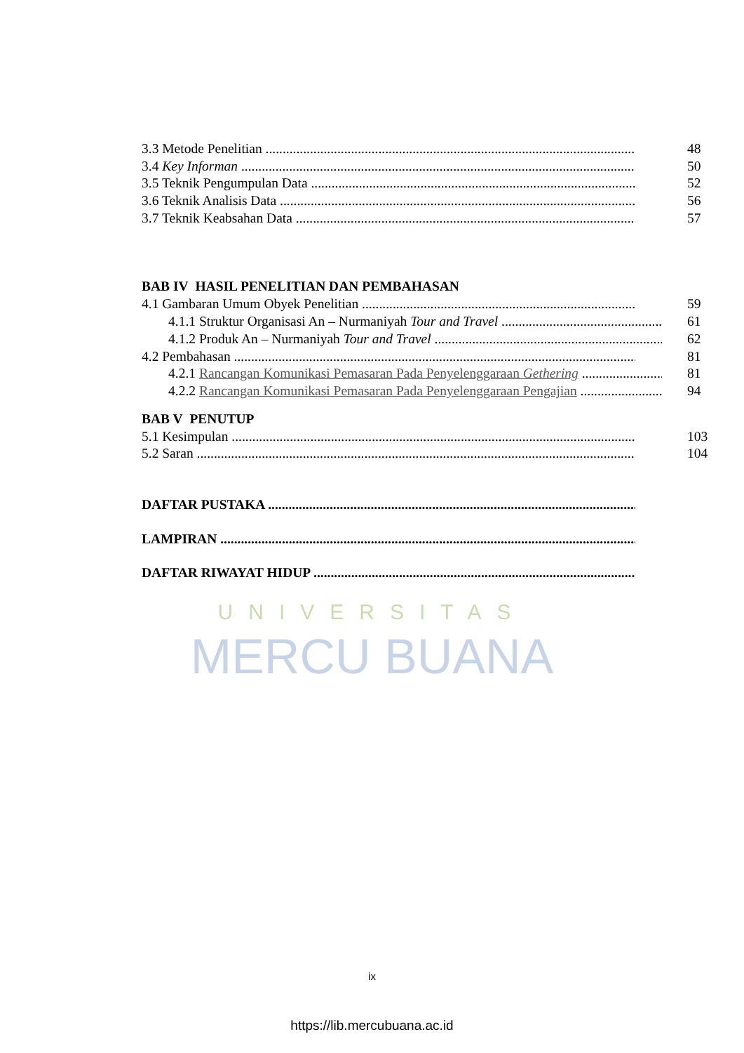UNIVERSITAS
MERCU BUANA
3.3 Metode Penelitian 48
3.4 Key Informan 50
3.5 Teknik Pengumpulan Data 52
3.6 Teknik Analisis Data 56
3.7 Teknik Keabsahan Data 57
BAB IV HASIL PENELITIAN DAN PEMBAHASAN
4.1 Gambaran Umum Obyek Penelitian 59
4.1.1 Struktur Organisasi An – Nurmaniyah Tour and Travel 61
4.1.2 Produk An – Nurmaniyah Tour and Travel 62
4.2 Pembahasan 81
4.2.1 Rancangan Komunikasi Pemasaran Pada Penyelenggaraan Gethering 81
4.2.2 Rancangan Komunikasi Pemasaran Pada Penyelenggaraan Pengajian 94
BAB V PENUTUP
5.1 Kesimpulan 103
5.2 Saran 104
DAFTAR PUSTAKA
LAMPIRAN
DAFTAR RIWAYAT HIDUP
ix
https://lib.mercubuana.ac.id